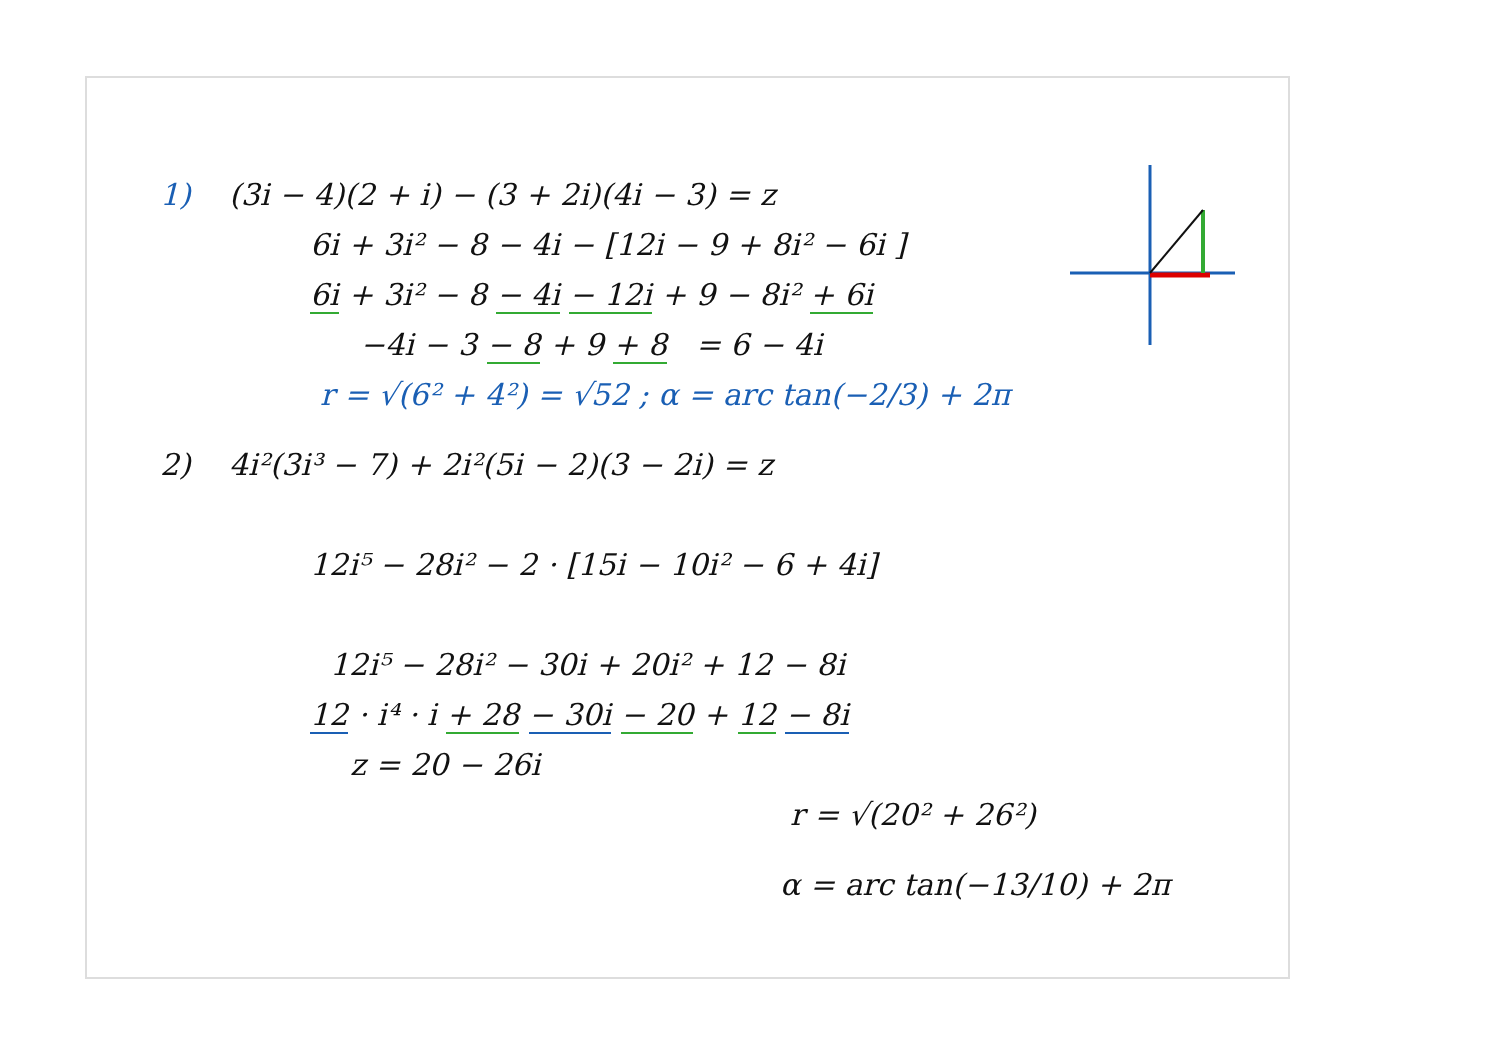1) (3i − 4)(2 + i) − (3 + 2i)(4i − 3) = z
6i + 3i² − 8 − 4i − [12i − 9 + 8i² − 6i ]
6i + 3i² − 8 − 4i − 12i + 9 − 8i² + 6i
−4i − 3 − 8 + 9 + 8 = 6 − 4i
r = √(6² + 4²) = √52 ; α = arc tan(−2/3) + 2π
2) 4i²(3i³ − 7) + 2i²(5i − 2)(3 − 2i) = z
12i⁵ − 28i² − 2 · [15i − 10i² − 6 + 4i]
12i⁵ − 28i² − 30i + 20i² + 12 − 8i
12 · i⁴ · i + 28 − 30i − 20 + 12 − 8i
z = 20 − 26i
r = √(20² + 26²)
α = arc tan(−13/10) + 2π